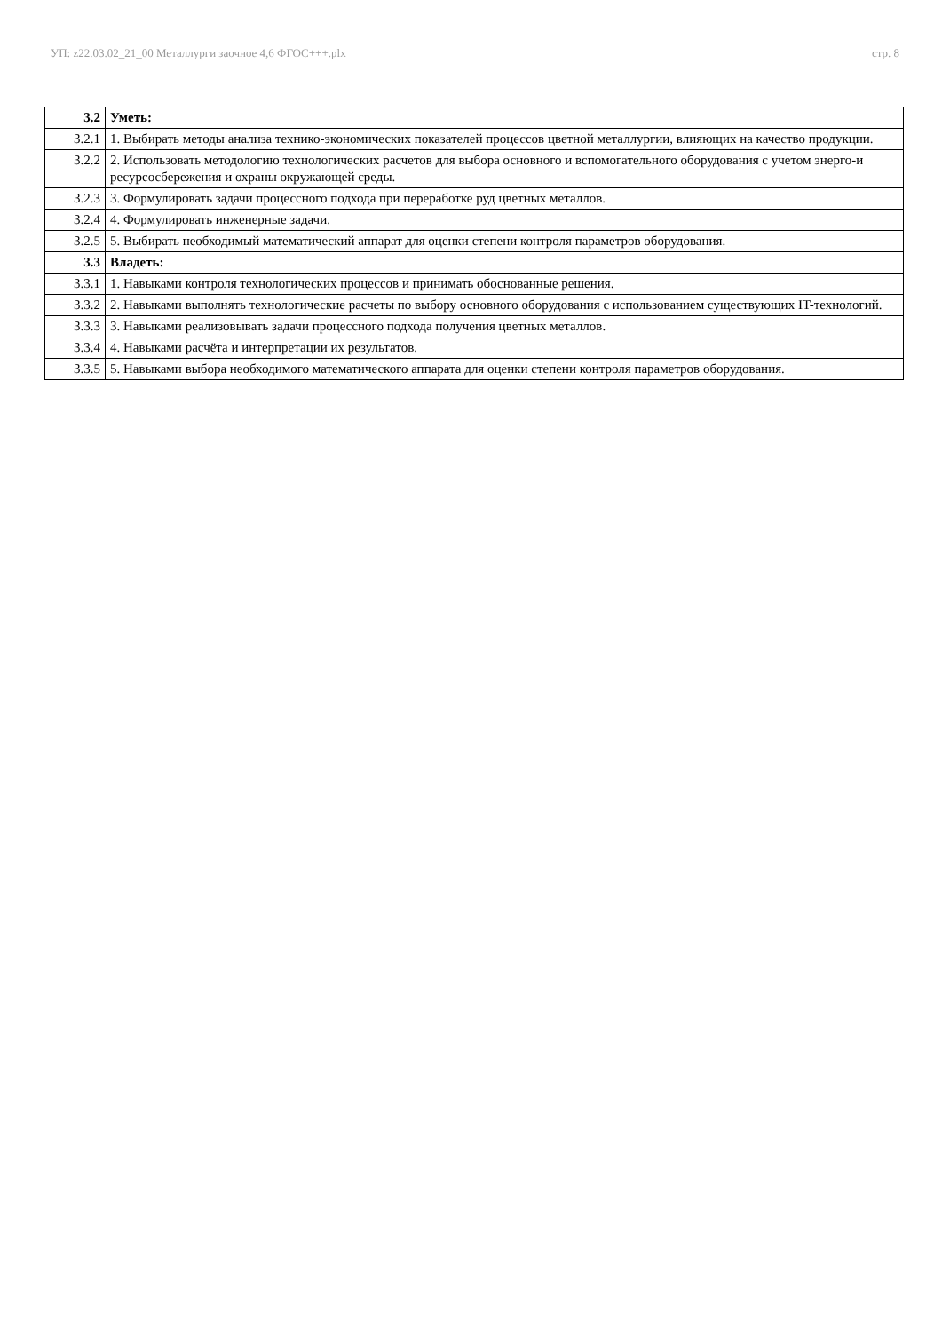УП: z22.03.02_21_00 Металлурги заочное 4,6 ФГОС+++.plx стр. 8
| 3.2 | Уметь: |
| 3.2.1 | 1. Выбирать методы анализа технико-экономических показателей процессов цветной металлургии, влияющих на качество продукции. |
| 3.2.2 | 2. Использовать методологию технологических расчетов для выбора основного и вспомогательного оборудования с учетом энерго-и ресурсосбережения и охраны окружающей среды. |
| 3.2.3 | 3. Формулировать задачи процессного подхода при переработке руд цветных металлов. |
| 3.2.4 | 4. Формулировать инженерные задачи. |
| 3.2.5 | 5. Выбирать необходимый математический аппарат для оценки степени контроля параметров оборудования. |
| 3.3 | Владеть: |
| 3.3.1 | 1. Навыками контроля технологических процессов и принимать обоснованные решения. |
| 3.3.2 | 2. Навыками выполнять технологические расчеты по выбору основного оборудования с использованием существующих IT-технологий. |
| 3.3.3 | 3. Навыками реализовывать задачи процессного подхода получения цветных металлов. |
| 3.3.4 | 4. Навыками расчёта и интерпретации их результатов. |
| 3.3.5 | 5. Навыками выбора необходимого математического аппарата для оценки степени контроля параметров оборудования. |